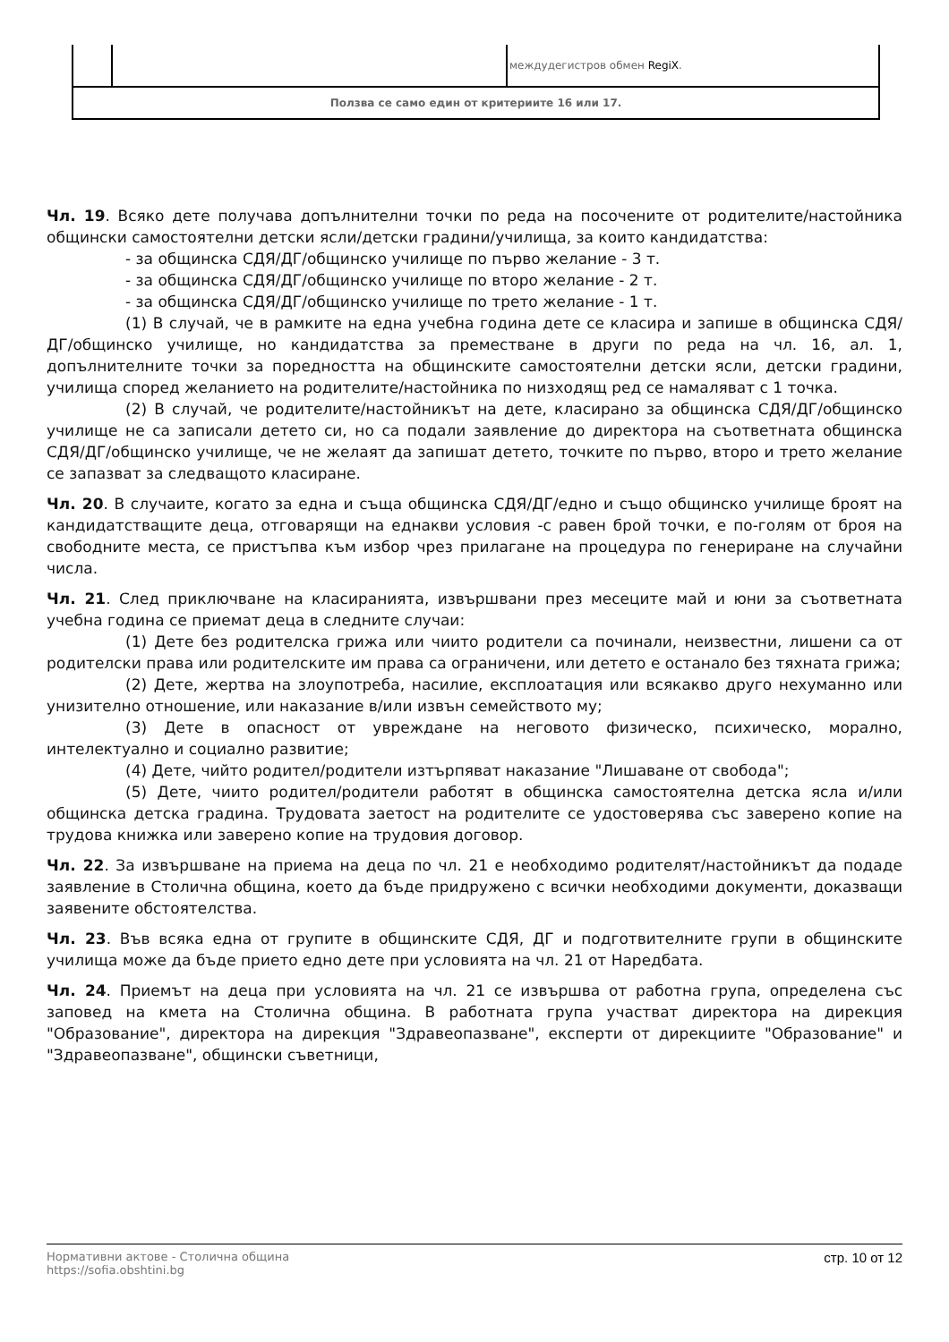| | | междудегистров обмен RegiX . |
| Ползва се само един от критериите 16 или 17. | | |
Чл. 19. Всяко дете получава допълнителни точки по реда на посочените от родителите/настойника общински самостоятелни детски ясли/детски градини/училища, за които кандидатства:
- за общинска СДЯ/ДГ/общинско училище по първо желание - 3 т.
- за общинска СДЯ/ДГ/общинско училище по второ желание - 2 т.
- за общинска СДЯ/ДГ/общинско училище по трето желание - 1 т.
(1) В случай, че в рамките на една учебна година дете се класира и запише в общинска СДЯ/ДГ/общинско училище, но кандидатства за преместване в други по реда на чл. 16, ал. 1, допълнителните точки за поредността на общинските самостоятелни детски ясли, детски градини, училища според желанието на родителите/настойника по низходящ ред се намаляват с 1 точка.
(2) В случай, че родителите/настойникът на дете, класирано за общинска СДЯ/ДГ/общинско училище не са записали детето си, но са подали заявление до директора на съответната общинска СДЯ/ДГ/общинско училище, че не желаят да запишат детето, точките по първо, второ и трето желание се запазват за следващото класиране.
Чл. 20. В случаите, когато за една и съща общинска СДЯ/ДГ/едно и също общинско училище броят на кандидатстващите деца, отговарящи на еднакви условия -с равен брой точки, е по-голям от броя на свободните места, се пристъпва към избор чрез прилагане на процедура по генериране на случайни числа.
Чл. 21. След приключване на класиранията, извършвани през месеците май и юни за съответната учебна година се приемат деца в следните случаи:
(1) Дете без родителска грижа или чиито родители са починали, неизвестни, лишени са от родителски права или родителските им права са ограничени, или детето е останало без тяхната грижа;
(2) Дете, жертва на злоупотреба, насилие, експлоатация или всякакво друго нехуманно или унизително отношение, или наказание в/или извън семейството му;
(3) Дете в опасност от увреждане на неговото физическо, психическо, морално, интелектуално и социално развитие;
(4) Дете, чийто родител/родители изтърпяват наказание "Лишаване от свобода";
(5) Дете, чиито родител/родители работят в общинска самостоятелна детска ясла и/или общинска детска градина. Трудовата заетост на родителите се удостоверява със заверено копие на трудова книжка или заверено копие на трудовия договор.
Чл. 22. За извършване на приема на деца по чл. 21 е необходимо родителят/настойникът да подаде заявление в Столична община, което да бъде придружено с всички необходими документи, доказващи заявените обстоятелства.
Чл. 23. Във всяка една от групите в общинските СДЯ, ДГ и подготвителните групи в общинските училища може да бъде прието едно дете при условията на чл. 21 от Наредбата.
Чл. 24. Приемът на деца при условията на чл. 21 се извършва от работна група, определена със заповед на кмета на Столична община. В работната група участват директора на дирекция "Образование", директора на дирекция "Здравеопазване", експерти от дирекциите "Образование" и "Здравеопазване", общински съветници,
Нормативни актове - Столична община
https://sofia.obshtini.bg
стр. 10 от 12